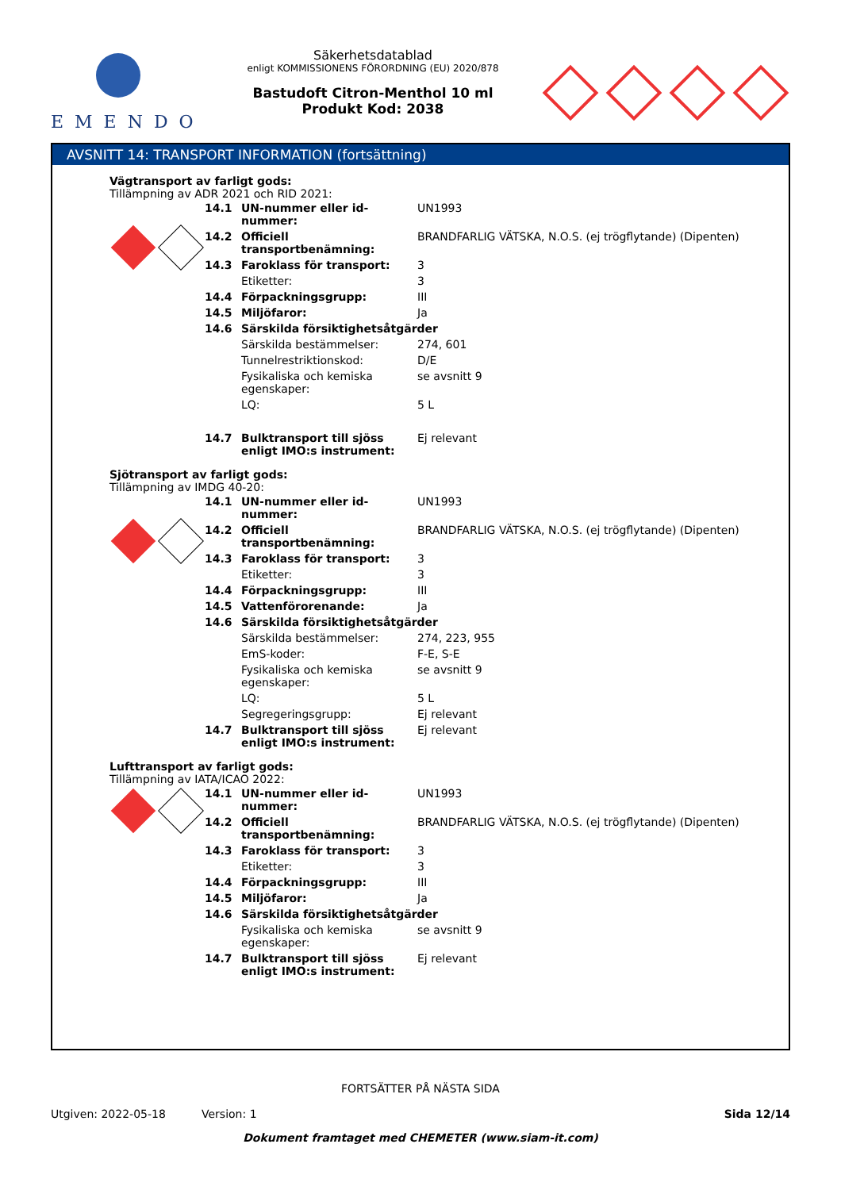EMENDO
Säkerhetsdatablad
enligt KOMMISSIONENS FÖRORDNING (EU) 2020/878
Bastudoft Citron-Menthol 10 ml
Produkt Kod: 2038
AVSNITT 14: TRANSPORT INFORMATION (fortsättning)
Vägtransport av farligt gods:
Tillämpning av ADR 2021 och RID 2021:
| | 14.1 | UN-nummer eller id-nummer: | UN1993 |
| | 14.2 | Officiell transportbenämning: | BRANDFARLIG VÄTSKA, N.O.S. (ej trögflytande) (Dipenten) |
| | 14.3 | Faroklass för transport: | 3 |
| | | Etiketter: | 3 |
| | 14.4 | Förpackningsgrupp: | III |
| | 14.5 | Miljöfaror: | Ja |
| | 14.6 | Särskilda försiktighetsåtgärder | |
| | | Särskilda bestämmelser: | 274, 601 |
| | | Tunnelrestriktionskod: | D/E |
| | | Fysikaliska och kemiska egenskaper: | se avsnitt 9 |
| | | LQ: | 5 L |
| | 14.7 | Bulktransport till sjöss enligt IMO:s instrument: | Ej relevant |
Sjötransport av farligt gods:
Tillämpning av IMDG 40-20:
| | 14.1 | UN-nummer eller id-nummer: | UN1993 |
| | 14.2 | Officiell transportbenämning: | BRANDFARLIG VÄTSKA, N.O.S. (ej trögflytande) (Dipenten) |
| | 14.3 | Faroklass för transport: | 3 |
| | | Etiketter: | 3 |
| | 14.4 | Förpackningsgrupp: | III |
| | 14.5 | Vattenförorenande: | Ja |
| | 14.6 | Särskilda försiktighetsåtgärder | |
| | | Särskilda bestämmelser: | 274, 223, 955 |
| | | EmS-koder: | F-E, S-E |
| | | Fysikaliska och kemiska egenskaper: | se avsnitt 9 |
| | | LQ: | 5 L |
| | | Segregeringsgrupp: | Ej relevant |
| | 14.7 | Bulktransport till sjöss enligt IMO:s instrument: | Ej relevant |
Lufttransport av farligt gods:
Tillämpning av IATA/ICAO 2022:
| | 14.1 | UN-nummer eller id-nummer: | UN1993 |
| | 14.2 | Officiell transportbenämning: | BRANDFARLIG VÄTSKA, N.O.S. (ej trögflytande) (Dipenten) |
| | 14.3 | Faroklass för transport: | 3 |
| | | Etiketter: | 3 |
| | 14.4 | Förpackningsgrupp: | III |
| | 14.5 | Miljöfaror: | Ja |
| | 14.6 | Särskilda försiktighetsåtgärder | |
| | | Fysikaliska och kemiska egenskaper: | se avsnitt 9 |
| | 14.7 | Bulktransport till sjöss enligt IMO:s instrument: | Ej relevant |
FORTSÄTTER PÅ NÄSTA SIDA
Utgiven: 2022-05-18 Version: 1 Sida 12/14
Dokument framtaget med CHEMETER (www.siam-it.com)